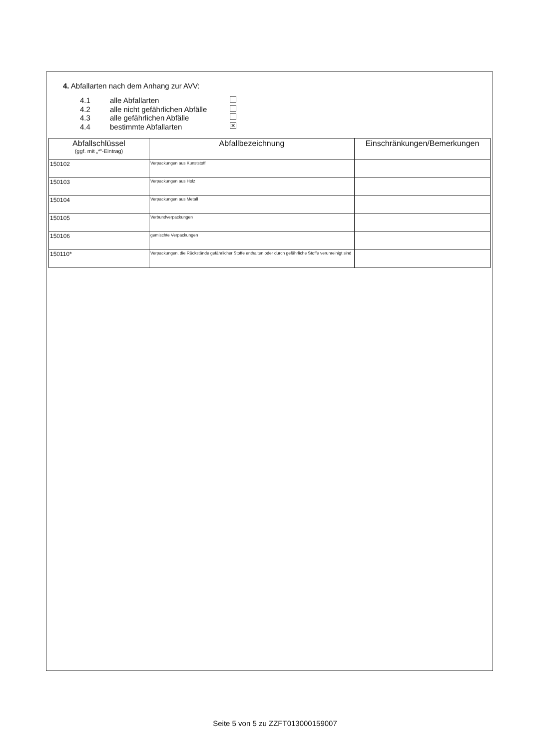4. Abfallarten nach dem Anhang zur AVV:
4.1 alle Abfallarten
4.2 alle nicht gefährlichen Abfälle
4.3 alle gefährlichen Abfälle
4.4 bestimmte Abfallarten ✕
| Abfallschlüssel (ggf. mit „*“-Eintrag) | Abfallbezeichnung | Einschränkungen/Bemerkungen |
| --- | --- | --- |
| 150102 | Verpackungen aus Kunststoff | |
| 150103 | Verpackungen aus Holz | |
| 150104 | Verpackungen aus Metall | |
| 150105 | Verbundverpackungen | |
| 150106 | gemischte Verpackungen | |
| 150110* | Verpackungen, die Rückstände gefährlicher Stoffe enthalten oder durch gefährliche Stoffe verunreinigt sind | |
Seite 5 von 5 zu ZZFT013000159007